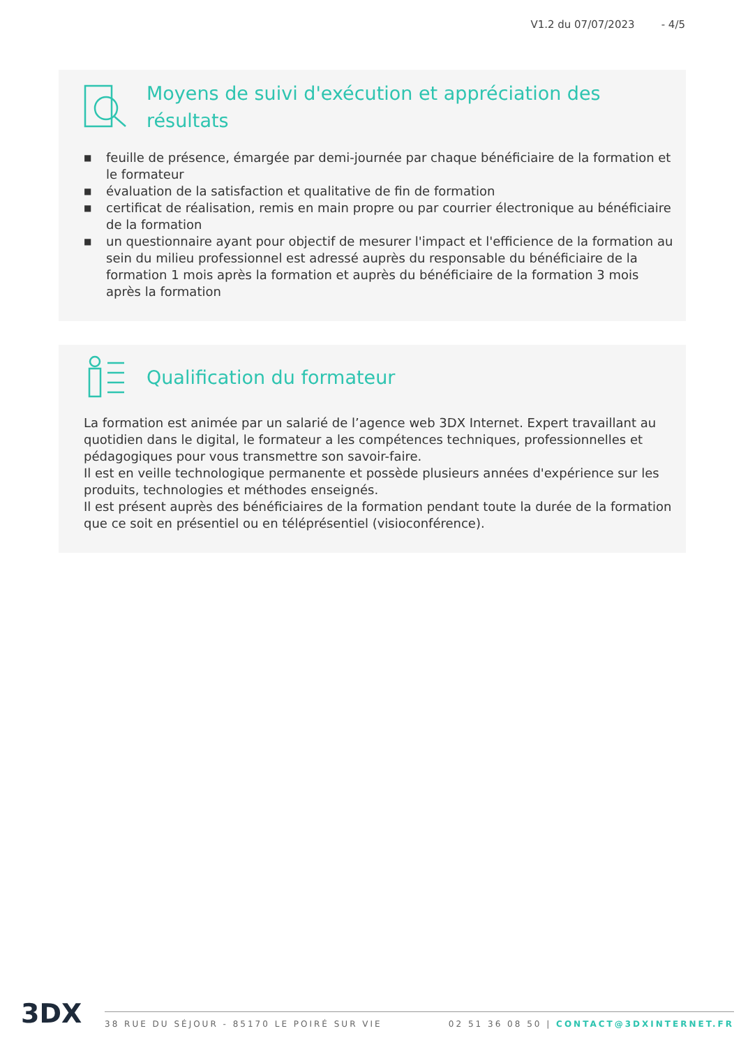V1.2 du 07/07/2023 - 4/5
Moyens de suivi d'exécution et appréciation des résultats
■ feuille de présence, émargée par demi-journée par chaque bénéficiaire de la formation et le formateur
■ évaluation de la satisfaction et qualitative de fin de formation
■ certificat de réalisation, remis en main propre ou par courrier électronique au bénéficiaire de la formation
■ un questionnaire ayant pour objectif de mesurer l'impact et l'efficience de la formation au sein du milieu professionnel est adressé auprès du responsable du bénéficiaire de la formation 1 mois après la formation et auprès du bénéficiaire de la formation 3 mois après la formation
Qualification du formateur
La formation est animée par un salarié de l’agence web 3DX Internet. Expert travaillant au quotidien dans le digital, le formateur a les compétences techniques, professionnelles et pédagogiques pour vous transmettre son savoir-faire.
Il est en veille technologique permanente et possède plusieurs années d'expérience sur les produits, technologies et méthodes enseignés.
Il est présent auprès des bénéficiaires de la formation pendant toute la durée de la formation que ce soit en présentiel ou en téléprésentiel (visioconférence).
3DX
38 RUE DU SÉJOUR - 85170 LE POIRÉ SUR VIE 02 51 36 08 50 | CONTACT@3DXINTERNET.FR